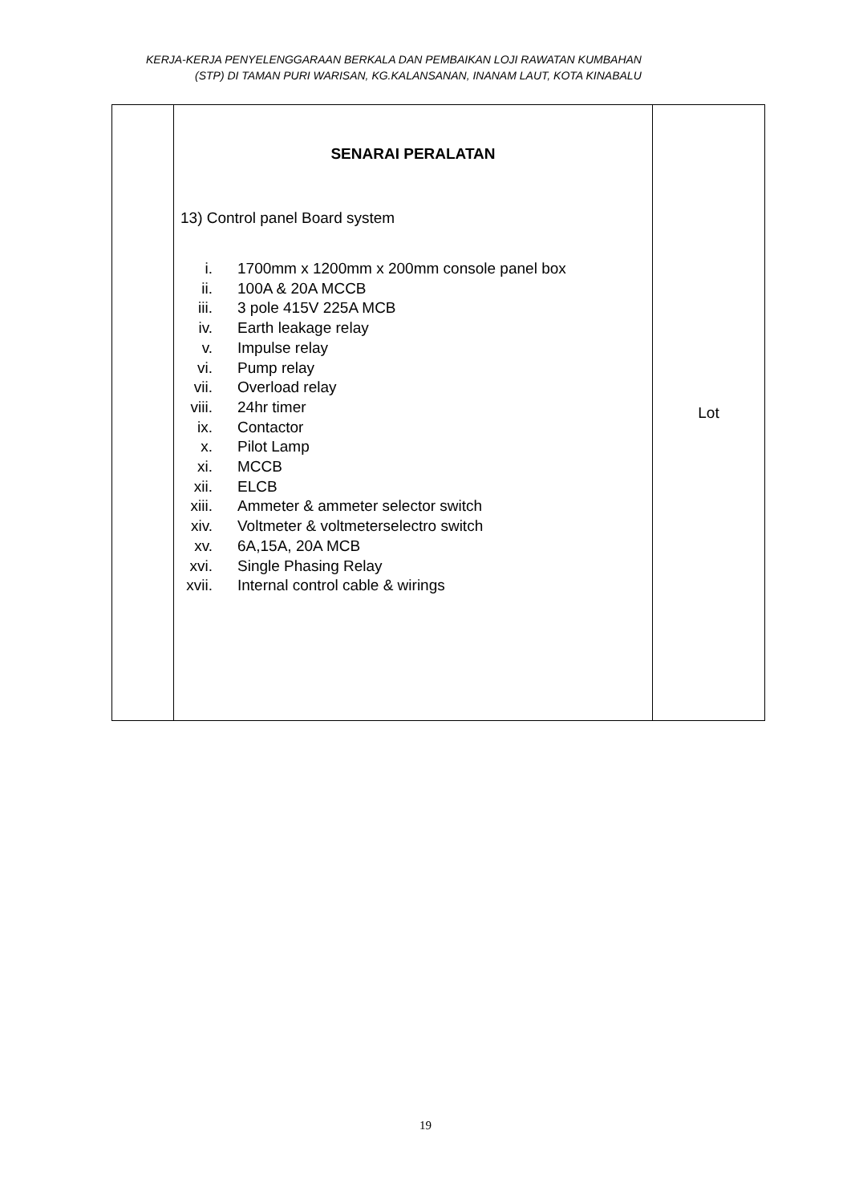KERJA-KERJA PENYELENGGARAAN BERKALA DAN PEMBAIKAN LOJI RAWATAN KUMBAHAN
(STP) DI TAMAN PURI WARISAN, KG.KALANSANAN, INANAM LAUT, KOTA KINABALU
| | SENARAI PERALATAN 13) Control panel Board system i. 1700mm x 1200mm x 200mm console panel box ii. 100A & 20A MCCB iii. 3 pole 415V 225A MCB iv. Earth leakage relay v. Impulse relay vi. Pump relay vii. Overload relay viii. 24hr timer ix. Contactor x. Pilot Lamp xi. MCCB xii. ELCB xiii. Ammeter & ammeter selector switch xiv. Voltmeter & voltmeterselectro switch xv. 6A,15A, 20A MCB xvi. Single Phasing Relay xvii. Internal control cable & wirings | Lot |
19